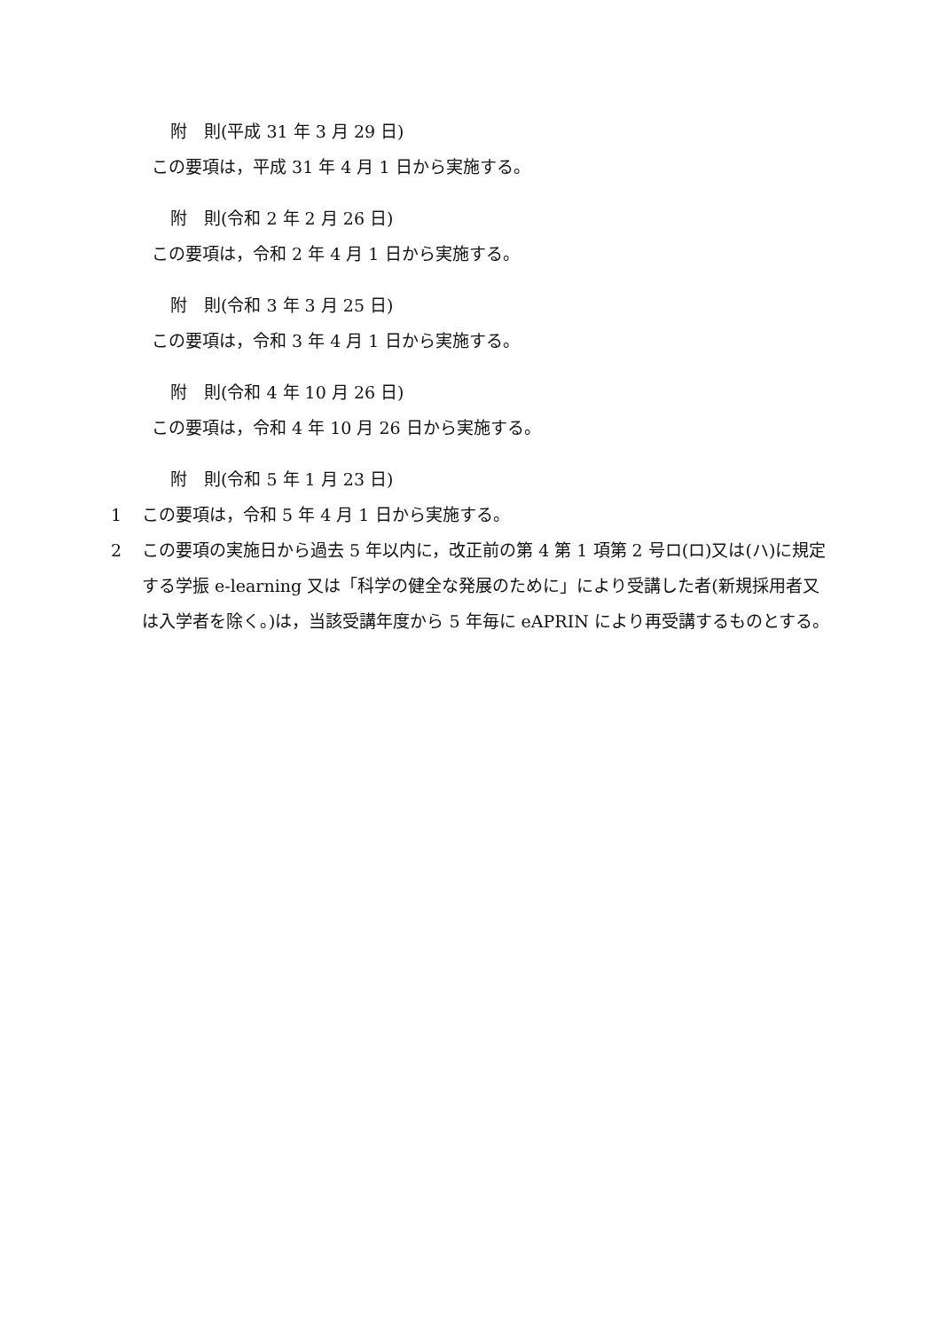附　則(平成 31 年 3 月 29 日)
この要項は，平成 31 年 4 月 1 日から実施する。
附　則(令和 2 年 2 月 26 日)
この要項は，令和 2 年 4 月 1 日から実施する。
附　則(令和 3 年 3 月 25 日)
この要項は，令和 3 年 4 月 1 日から実施する。
附　則(令和 4 年 10 月 26 日)
この要項は，令和 4 年 10 月 26 日から実施する。
附　則(令和 5 年 1 月 23 日)
1 この要項は，令和 5 年 4 月 1 日から実施する。
2 この要項の実施日から過去 5 年以内に，改正前の第 4 第 1 項第 2 号ロ(ロ)又は(ハ)に規定する学振 e-learning 又は「科学の健全な発展のために」により受講した者(新規採用者又は入学者を除く。)は，当該受講年度から 5 年毎に eAPRIN により再受講するものとする。